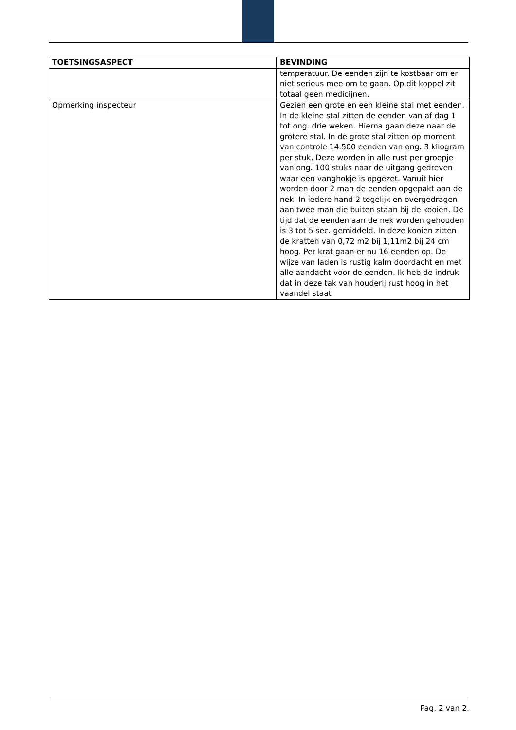| TOETSINGSASPECT | BEVINDING |
| --- | --- |
| | temperatuur. De eenden zijn te kostbaar om er niet serieus mee om te gaan. Op dit koppel zit totaal geen medicijnen. |
| Opmerking inspecteur | Gezien een grote en een kleine stal met eenden. In de kleine stal zitten de eenden van af dag 1 tot ong. drie weken. Hierna gaan deze naar de grotere stal. In de grote stal zitten op moment van controle 14.500 eenden van ong. 3 kilogram per stuk. Deze worden in alle rust per groepje van ong. 100 stuks naar de uitgang gedreven waar een vanghokje is opgezet. Vanuit hier worden door 2 man de eenden opgepakt aan de nek. In iedere hand 2 tegelijk en overgedragen aan twee man die buiten staan bij de kooien. De tijd dat de eenden aan de nek worden gehouden is 3 tot 5 sec. gemiddeld. In deze kooien zitten de kratten van 0,72 m2 bij 1,11m2 bij 24 cm hoog. Per krat gaan er nu 16 eenden op. De wijze van laden is rustig kalm doordacht en met alle aandacht voor de eenden. Ik heb de indruk dat in deze tak van houderij rust hoog in het vaandel staat |
Pag. 2 van 2.